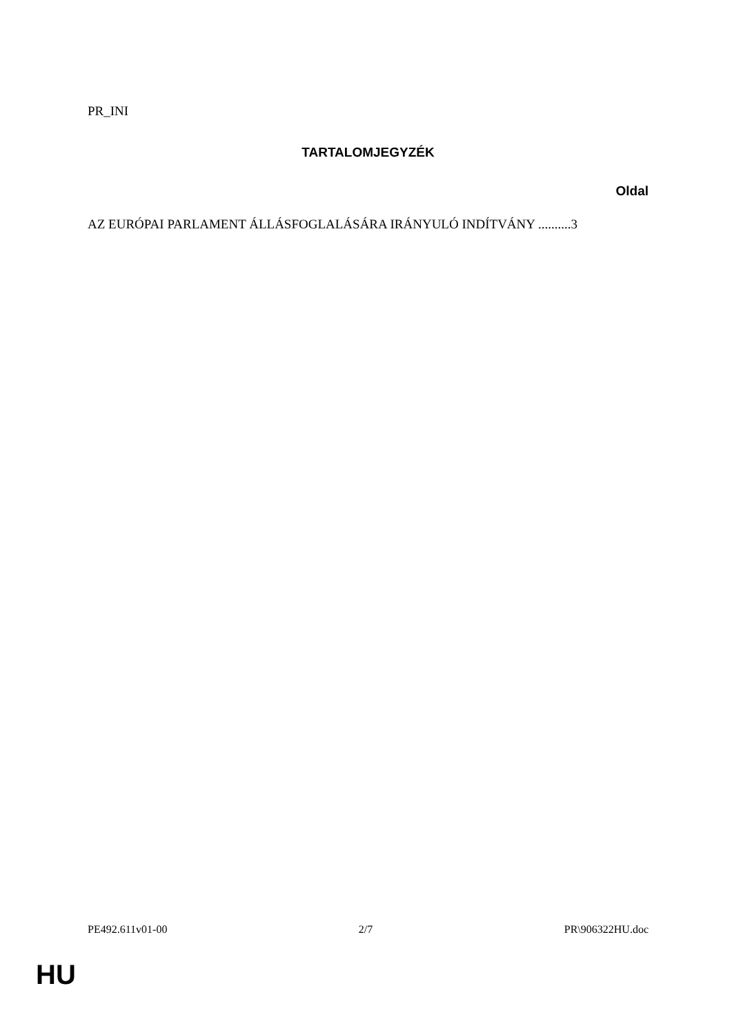PR_INI
TARTALOMJEGYZÉK
Oldal
AZ EURÓPAI PARLAMENT ÁLLÁSFOGLALÁSÁRA IRÁNYULÓ INDÍTVÁNY ..........3
PE492.611v01-00 2/7 PR\906322HU.doc
HU